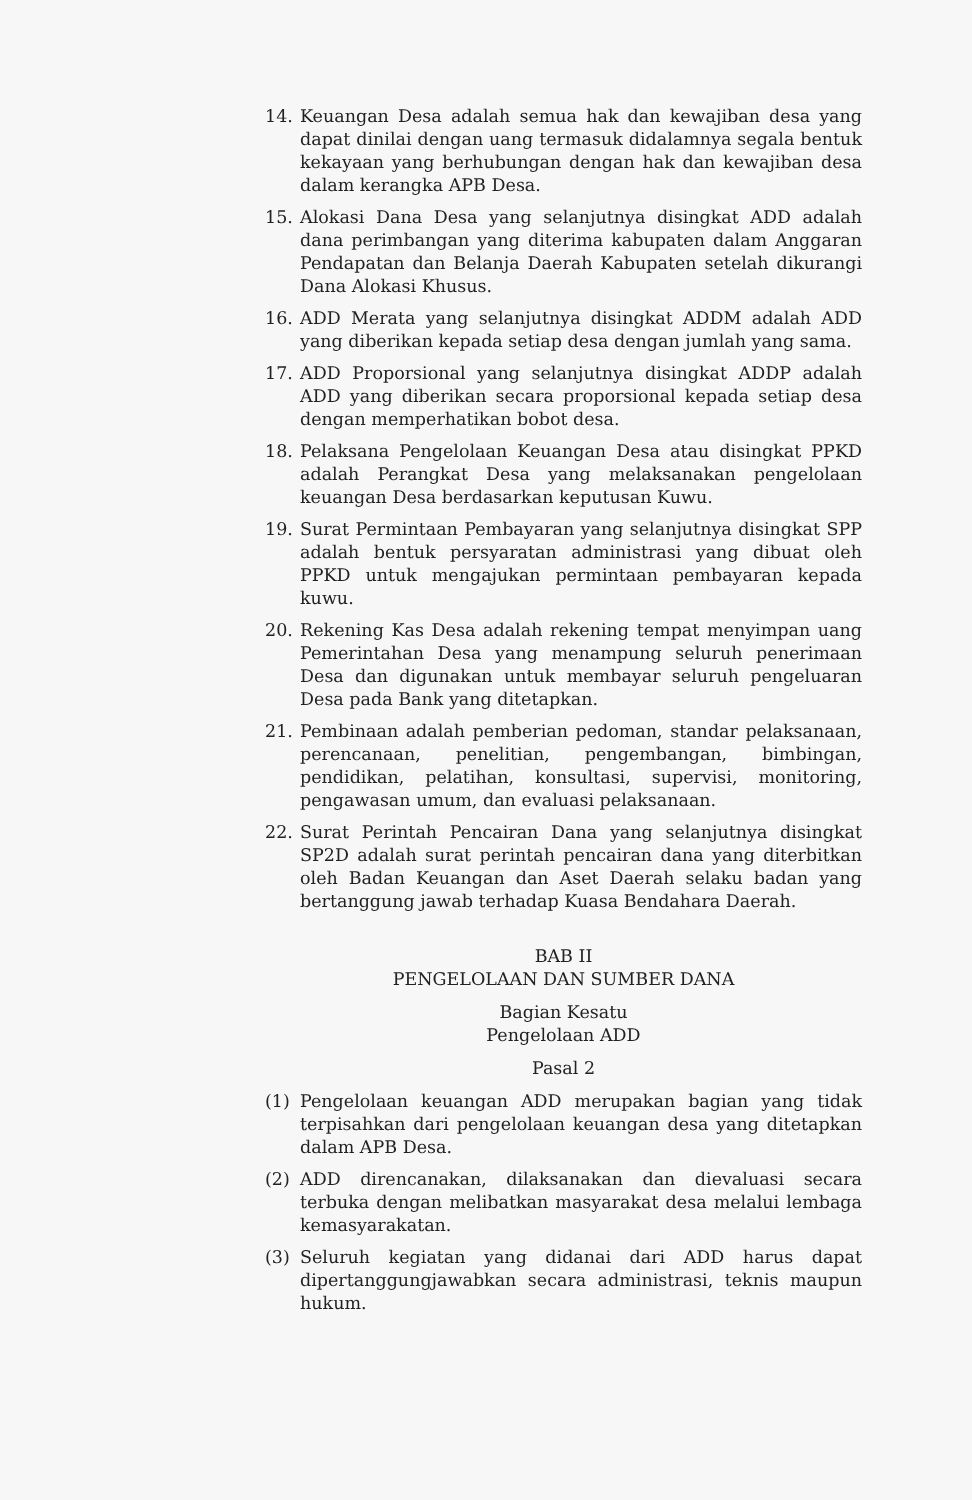14. Keuangan Desa adalah semua hak dan kewajiban desa yang dapat dinilai dengan uang termasuk didalamnya segala bentuk kekayaan yang berhubungan dengan hak dan kewajiban desa dalam kerangka APB Desa.
15. Alokasi Dana Desa yang selanjutnya disingkat ADD adalah dana perimbangan yang diterima kabupaten dalam Anggaran Pendapatan dan Belanja Daerah Kabupaten setelah dikurangi Dana Alokasi Khusus.
16. ADD Merata yang selanjutnya disingkat ADDM adalah ADD yang diberikan kepada setiap desa dengan jumlah yang sama.
17. ADD Proporsional yang selanjutnya disingkat ADDP adalah ADD yang diberikan secara proporsional kepada setiap desa dengan memperhatikan bobot desa.
18. Pelaksana Pengelolaan Keuangan Desa atau disingkat PPKD adalah Perangkat Desa yang melaksanakan pengelolaan keuangan Desa berdasarkan keputusan Kuwu.
19. Surat Permintaan Pembayaran yang selanjutnya disingkat SPP adalah bentuk persyaratan administrasi yang dibuat oleh PPKD untuk mengajukan permintaan pembayaran kepada kuwu.
20. Rekening Kas Desa adalah rekening tempat menyimpan uang Pemerintahan Desa yang menampung seluruh penerimaan Desa dan digunakan untuk membayar seluruh pengeluaran Desa pada Bank yang ditetapkan.
21. Pembinaan adalah pemberian pedoman, standar pelaksanaan, perencanaan, penelitian, pengembangan, bimbingan, pendidikan, pelatihan, konsultasi, supervisi, monitoring, pengawasan umum, dan evaluasi pelaksanaan.
22. Surat Perintah Pencairan Dana yang selanjutnya disingkat SP2D adalah surat perintah pencairan dana yang diterbitkan oleh Badan Keuangan dan Aset Daerah selaku badan yang bertanggung jawab terhadap Kuasa Bendahara Daerah.
BAB II
PENGELOLAAN DAN SUMBER DANA
Bagian Kesatu
Pengelolaan ADD
Pasal 2
(1) Pengelolaan keuangan ADD merupakan bagian yang tidak terpisahkan dari pengelolaan keuangan desa yang ditetapkan dalam APB Desa.
(2) ADD direncanakan, dilaksanakan dan dievaluasi secara terbuka dengan melibatkan masyarakat desa melalui lembaga kemasyarakatan.
(3) Seluruh kegiatan yang didanai dari ADD harus dapat dipertanggungjawabkan secara administrasi, teknis maupun hukum.